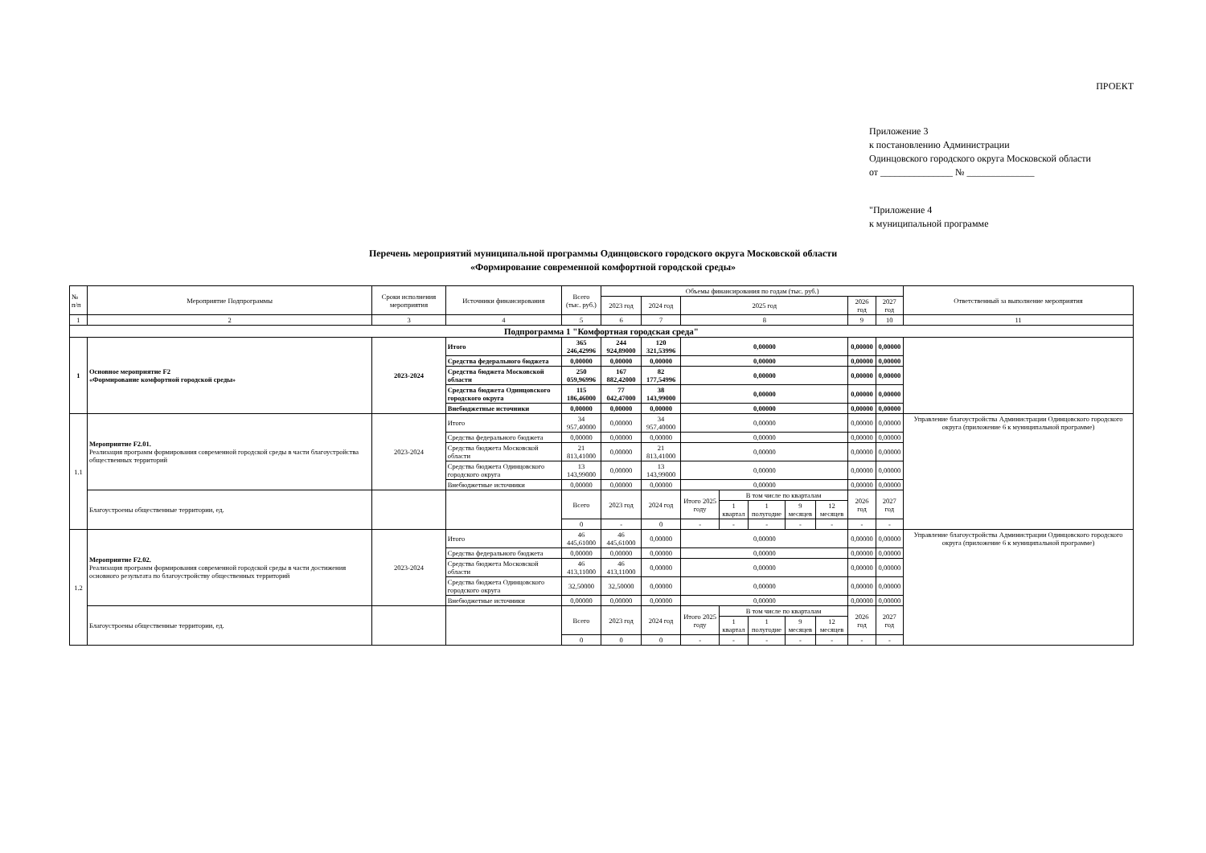ПРОЕКТ
Приложение 3
к постановлению Администрации
Одинцовского городского округа Московской области
от _______________ № ______________
"Приложение 4
к муниципальной программе
Перечень мероприятий муниципальной программы Одинцовского городского округа Московской области
«Формирование современной комфортной городской среды»
| № п/п | Мероприятие Подпрограммы | Сроки исполнения мероприятия | Источники финансирования | Всего (тыс. руб.) | Объемы финансирования по годам (тыс. руб.) | | | | | | | | | Ответственный за выполнение мероприятия |
| --- | --- | --- | --- | --- | --- | --- | --- | --- | --- | --- | --- | --- | --- | --- |
| | | | | | 2023 год | 2024 год | 2025 год | | | | | 2026 год | 2027 год | |
| 1 | 2 | 3 | 4 | 5 | 6 | 7 | 8 | | | | | 9 | 10 | 11 |
| Подпрограмма 1 "Комфортная городская среда" | | | | | | | | | | | | | | |
| 1 | Основное мероприятие F2 «Формирование комфортной городской среды» | 2023-2024 | Итого | 365 246,42996 | 244 924,89000 | 120 321,53996 | 0,00000 | | | | | 0,00000 | 0,00000 | |
| | | | Средства федерального бюджета | 0,00000 | 0,00000 | 0,00000 | 0,00000 | | | | | 0,00000 | 0,00000 | |
| | | | Средства бюджета Московской области | 250 059,96996 | 167 882,42000 | 82 177,54996 | 0,00000 | | | | | 0,00000 | 0,00000 | |
| | | | Средства бюджета Одинцовского городского округа | 115 186,46000 | 77 042,47000 | 38 143,99000 | 0,00000 | | | | | 0,00000 | 0,00000 | |
| | | | Внебюджетные источники | 0,00000 | 0,00000 | 0,00000 | 0,00000 | | | | | 0,00000 | 0,00000 | |
| 1.1 | Мероприятие F2.01. Реализация программ формирования современной городской среды в части благоустройства общественных территорий | 2023-2024 | Итого | 34 957,40000 | 0,00000 | 34 957,40000 | 0,00000 | | | | | 0,00000 | 0,00000 | Управление благоустройства Администрации Одинцовского городского округа (приложение 6 к муниципальной программе) |
| | | | Средства федерального бюджета | 0,00000 | 0,00000 | 0,00000 | 0,00000 | | | | | 0,00000 | 0,00000 | |
| | | | Средства бюджета Московской области | 21 813,41000 | 0,00000 | 21 813,41000 | 0,00000 | | | | | 0,00000 | 0,00000 | |
| | | | Средства бюджета Одинцовского городского округа | 13 143,99000 | 0,00000 | 13 143,99000 | 0,00000 | | | | | 0,00000 | 0,00000 | |
| | | | Внебюджетные источники | 0,00000 | 0,00000 | 0,00000 | 0,00000 | | | | | 0,00000 | 0,00000 | |
| | Благоустроены общественные территории, ед. | | | Всего | 2023 год | 2024 год | Итого 2025 году | В том числе по кварталам | | | | 2026 год | 2027 год | |
| | | | | | | | | 1 квартал | 1 полугодие | 9 месяцев | 12 месяцев | | | |
| | | | | 0 | - | 0 | - | - | - | - | - | - | - | |
| 1.2 | Мероприятие F2.02. Реализация программ формирования современной городской среды в части достижения основного результата по благоустройству общественных территорий | 2023-2024 | Итого | 46 445,61000 | 46 445,61000 | 0,00000 | 0,00000 | | | | | 0,00000 | 0,00000 | Управление благоустройства Администрации Одинцовского городского округа (приложение 6 к муниципальной программе) |
| | | | Средства федерального бюджета | 0,00000 | 0,00000 | 0,00000 | 0,00000 | | | | | 0,00000 | 0,00000 | |
| | | | Средства бюджета Московской области | 46 413,11000 | 46 413,11000 | 0,00000 | 0,00000 | | | | | 0,00000 | 0,00000 | |
| | | | Средства бюджета Одинцовского городского округа | 32,50000 | 32,50000 | 0,00000 | 0,00000 | | | | | 0,00000 | 0,00000 | |
| | | | Внебюджетные источники | 0,00000 | 0,00000 | 0,00000 | 0,00000 | | | | | 0,00000 | 0,00000 | |
| | Благоустроены общественные территории, ед. | | | Всего | 2023 год | 2024 год | Итого 2025 году | В том числе по кварталам | | | | 2026 год | 2027 год | |
| | | | | | | | | 1 квартал | 1 полугодие | 9 месяцев | 12 месяцев | | | |
| | | | | 0 | 0 | 0 | - | - | - | - | - | - | - | |